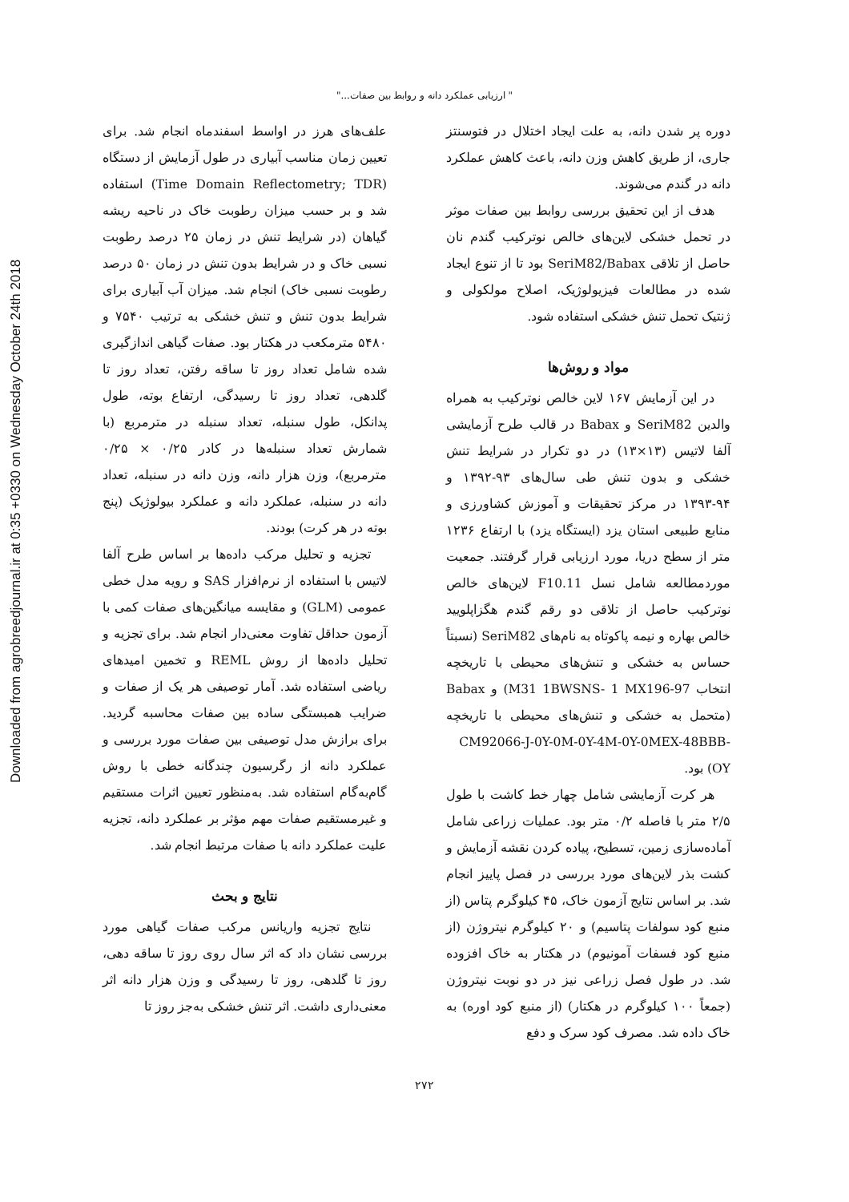Downloaded from agrobreedjournal.ir at 0:35 +0330 on Wednesday October 24th 2018
" ارزیابی عملکرد دانه و روابط بین صفات..."
دوره پر شدن دانه، به علت ایجاد اختلال در فتوسنتز جاری، از طریق کاهش وزن دانه، باعث کاهش عملکرد دانه در گندم می‌شوند.
هدف از این تحقیق بررسی روابط بین صفات موثر در تحمل خشکی لاین‌های خالص نوترکیب گندم نان حاصل از تلاقی SeriM82/Babax بود تا از تنوع ایجاد شده در مطالعات فیزیولوژیک، اصلاح مولکولی و ژنتیک تحمل تنش خشکی استفاده شود.
مواد و روش‌ها
در این آزمایش ۱۶۷ لاین خالص نوترکیب به همراه والدین SeriM82 و Babax در قالب طرح آزمایشی آلفا لاتیس (۱۳×۱۳) در دو تکرار در شرایط تنش خشکی و بدون تنش طی سال‌های ۹۳-۱۳۹۲ و ۹۴-۱۳۹۳ در مرکز تحقیقات و آموزش کشاورزی و منابع طبیعی استان یزد (ایستگاه یزد) با ارتفاع ۱۲۳۶ متر از سطح دریا، مورد ارزیابی قرار گرفتند. جمعیت موردمطالعه شامل نسل F10.11 لاین‌های خالص نوترکیب حاصل از تلاقی دو رقم گندم هگزاپلویید خالص بهاره و نیمه پاکوتاه به نام‌های SeriM82 (نسبتاً حساس به خشکی و تنش‌های محیطی با تاریخچه انتخاب M31 1BWSNS- 1 MX196-97) و Babax (متحمل به خشکی و تنش‌های محیطی با تاریخچه CM92066-J-0Y-0M-0Y-4M-0Y-0MEX-48BBB-OY) بود.
هر کرت آزمایشی شامل چهار خط کاشت با طول ۲/۵ متر با فاصله ۰/۲ متر بود. عملیات زراعی شامل آماده‌سازی زمین، تسطیح، پیاده کردن نقشه آزمایش و کشت بذر لاین‌های مورد بررسی در فصل پاییز انجام شد. بر اساس نتایج آزمون خاک، ۴۵ کیلوگرم پتاس (از منبع کود سولفات پتاسیم) و ۲۰ کیلوگرم نیتروژن (از منبع کود فسفات آمونیوم) در هکتار به خاک افزوده شد. در طول فصل زراعی نیز در دو نوبت نیتروژن (جمعاً ۱۰۰ کیلوگرم در هکتار) (از منبع کود اوره) به خاک داده شد. مصرف کود سرک و دفع
علف‌های هرز در اواسط اسفندماه انجام شد. برای تعیین زمان مناسب آبیاری در طول آزمایش از دستگاه (Time Domain Reflectometry; TDR) استفاده شد و بر حسب میزان رطوبت خاک در ناحیه ریشه گیاهان (در شرایط تنش در زمان ۲۵ درصد رطوبت نسبی خاک و در شرایط بدون تنش در زمان ۵۰ درصد رطوبت نسبی خاک) انجام شد. میزان آب آبیاری برای شرایط بدون تنش و تنش خشکی به ترتیب ۷۵۴۰ و ۵۴۸۰ مترمکعب در هکتار بود. صفات گیاهی اندازگیری شده شامل تعداد روز تا ساقه رفتن، تعداد روز تا گلدهی، تعداد روز تا رسیدگی، ارتفاع بوته، طول پدانکل، طول سنبله، تعداد سنبله در مترمربع (با شمارش تعداد سنبله‌ها در کادر ۰/۲۵ × ۰/۲۵ مترمربع)، وزن هزار دانه، وزن دانه در سنبله، تعداد دانه در سنبله، عملکرد دانه و عملکرد بیولوژیک (پنج بوته در هر کرت) بودند.
تجزیه و تحلیل مرکب داده‌ها بر اساس طرح آلفا لاتیس با استفاده از نرم‌افزار SAS و رویه مدل خطی عمومی (GLM) و مقایسه میانگین‌های صفات کمی با آزمون حداقل تفاوت معنی‌دار انجام شد. برای تجزیه و تحلیل داده‌ها از روش REML و تخمین امیدهای ریاضی استفاده شد. آمار توصیفی هر یک از صفات و ضرایب همبستگی ساده بین صفات محاسبه گردید. برای برازش مدل توصیفی بین صفات مورد بررسی و عملکرد دانه از رگرسیون چندگانه خطی با روش گام‌به‌گام استفاده شد. به‌منظور تعیین اثرات مستقیم و غیرمستقیم صفات مهم مؤثر بر عملکرد دانه، تجزیه علیت عملکرد دانه با صفات مرتبط انجام شد.
نتایج و بحث
نتایج تجزیه واریانس مرکب صفات گیاهی مورد بررسی نشان داد که اثر سال روی روز تا ساقه دهی، روز تا گلدهی، روز تا رسیدگی و وزن هزار دانه اثر معنی‌داری داشت. اثر تنش خشکی به‌جز روز تا
۲۷۲